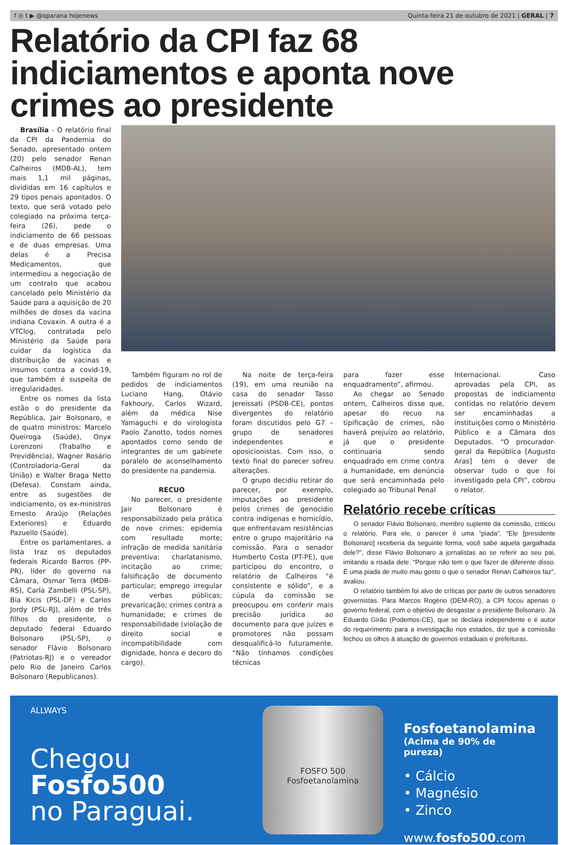f ◎ t ▶ @oparana hojenews Quinta-feira 21 de outubro de 2021 | GERAL | 7
Relatório da CPI faz 68 indiciamentos e aponta nove crimes ao presidente
Brasília - O relatório final da CPI da Pandemia do Senado, apresentado ontem (20) pelo senador Renan Calheiros (MDB-AL), tem mais 1,1 mil páginas, divididas em 16 capítulos e 29 tipos penais apontados. O texto, que será votado pelo colegiado na próxima terça-feira (26), pede o indiciamento de 66 pessoas e de duas empresas. Uma delas é a Precisa Medicamentos, que intermediou a negociação de um contrato que acabou cancelado pelo Ministério da Saúde para a aquisição de 20 milhões de doses da vacina indiana Covaxin. A outra é a VTClog, contratada pelo Ministério da Saúde para cuidar da logística da distribuição de vacinas e insumos contra a covid-19, que também é suspeita de irregularidades.
Entre os nomes da lista estão o do presidente da República, Jair Bolsonaro, e de quatro ministros: Marcelo Queiroga (Saúde), Onyx Lorenzoni (Trabalho e Previdência), Wagner Rosário (Controladoria-Geral da União) e Walter Braga Netto (Defesa). Constam ainda, entre as sugestões de indiciamento, os ex-ministros Ernesto Araújo (Relações Exteriores) e Eduardo Pazuello (Saúde).
Entre os parlamentares, a lista traz os deputados federais Ricardo Barros (PP-PR), líder do governo na Câmara, Osmar Terra (MDB-RS), Carla Zambelli (PSL-SP), Bia Kicis (PSL-DF) e Carlos Jordy (PSL-RJ), além de três filhos do presidente, o deputado federal Eduardo Bolsonaro (PSL-SP), o senador Flávio Bolsonaro (Patriotas-RJ) e o vereador pelo Rio de Janeiro Carlos Bolsonaro (Republicanos).
Também figuram no rol de pedidos de indiciamentos Luciano Hang, Otávio Fakhoury, Carlos Wizard, além da médica Nise Yamaguchi e do virologista Paolo Zanotto, todos nomes apontados como sendo de integrantes de um gabinete paralelo de aconselhamento do presidente na pandemia.
RECUO
No parecer, o presidente Jair Bolsonaro é responsabilizado pela prática de nove crimes: epidemia com resultado morte; infração de medida sanitária preventiva; charlatanismo, incitação ao crime; falsificação de documento particular; emprego irregular de verbas públicas; prevaricação; crimes contra a humanidade; e crimes de responsabilidade (violação de direito social e incompatibilidade com dignidade, honra e decoro do cargo).
Na noite de terça-feira (19), em uma reunião na casa do senador Tasso Jereissati (PSDB-CE), pontos divergentes do relatório foram discutidos pelo G7 – grupo de senadores independentes e oposicionistas. Com isso, o texto final do parecer sofreu alterações.
O grupo decidiu retirar do parecer, por exemplo, imputações ao presidente pelos crimes de genocídio contra indígenas e homicídio, que enfrentavam resistências entre o grupo majoritário na comissão. Para o senador Humberto Costa (PT-PE), que participou do encontro, o relatório de Calheiros “é consistente e sólido”, e a cúpula da comissão se preocupou em conferir mais precisão jurídica ao documento para que juízes e promotores não possam desqualificá-lo futuramente. “Não tínhamos condições técnicas
para fazer esse enquadramento”, afirmou.
Ao chegar ao Senado ontem, Calheiros disse que, apesar do recuo na tipificação de crimes, não haverá prejuízo ao relatório, já que o presidente continuaria sendo enquadrado em crime contra a humanidade, em denúncia que será encaminhada pelo colegiado ao Tribunal Penal
Internacional. Caso aprovadas pela CPI, as propostas de indiciamento contidas no relatório devem ser encaminhadas a instituições como o Ministério Público e a Câmara dos Deputados. “O procurador-geral da República [Augusto Aras] tem o dever de observar tudo o que foi investigado pela CPI”, cobrou o relator.
Relatório recebe críticas
O senador Flávio Bolsonaro, membro suplente da comissão, criticou o relatório. Para ele, o parecer é uma “piada”. “Ele [presidente Bolsonaro] receberia da seguinte forma, você sabe aquela gargalhada dele?”, disse Flávio Bolsonaro a jornalistas ao se referir ao seu pai, imitando a risada dele. “Porque não tem o que fazer de diferente disso. É uma piada de muito mau gosto o que o senador Renan Calheiros faz”, avaliou.
O relatório também foi alvo de críticas por parte de outros senadores governistas. Para Marcos Rogério (DEM-RO), a CPI focou apenas o governo federal, com o objetivo de desgastar o presidente Bolsonaro. Já Eduardo Girão (Podemos-CE), que se declara independente e é autor do requerimento para a investigação nos estados, diz que a comissão fechou os olhos à atuação de governos estaduais e prefeituras.
ALLWAYS
Chegou
Fosfo500
no Paraguai.
FOSFO 500
Fosfoetanolamina
Fosfoetanolamina
(Acima de 90% de pureza)
• Cálcio
• Magnésio
• Zinco
www.fosfo500.com